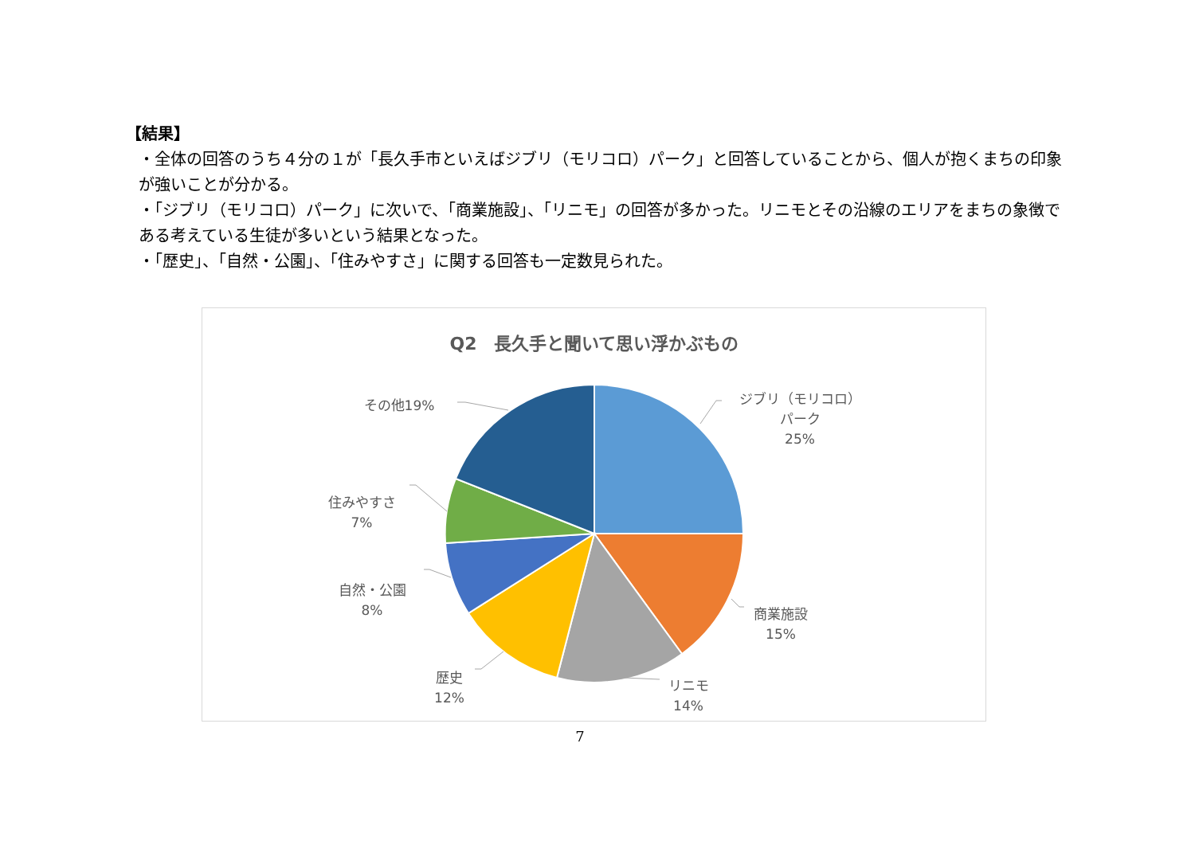【結果】
・全体の回答のうち４分の１が「長久手市といえばジブリ（モリコロ）パーク」と回答していることから、個人が抱くまちの印象が強いことが分かる。
・「ジブリ（モリコロ）パーク」に次いで、「商業施設」、「リニモ」の回答が多かった。リニモとその沿線のエリアをまちの象徴である考えている生徒が多いという結果となった。
・「歴史」、「自然・公園」、「住みやすさ」に関する回答も一定数見られた。
Q2　長久手と聞いて思い浮かぶもの
ジブリ（モリコロ）
パーク
25%
商業施設
15%
リニモ
14%
歴史
12%
自然・公園
8%
住みやすさ
7%
その他19%
7